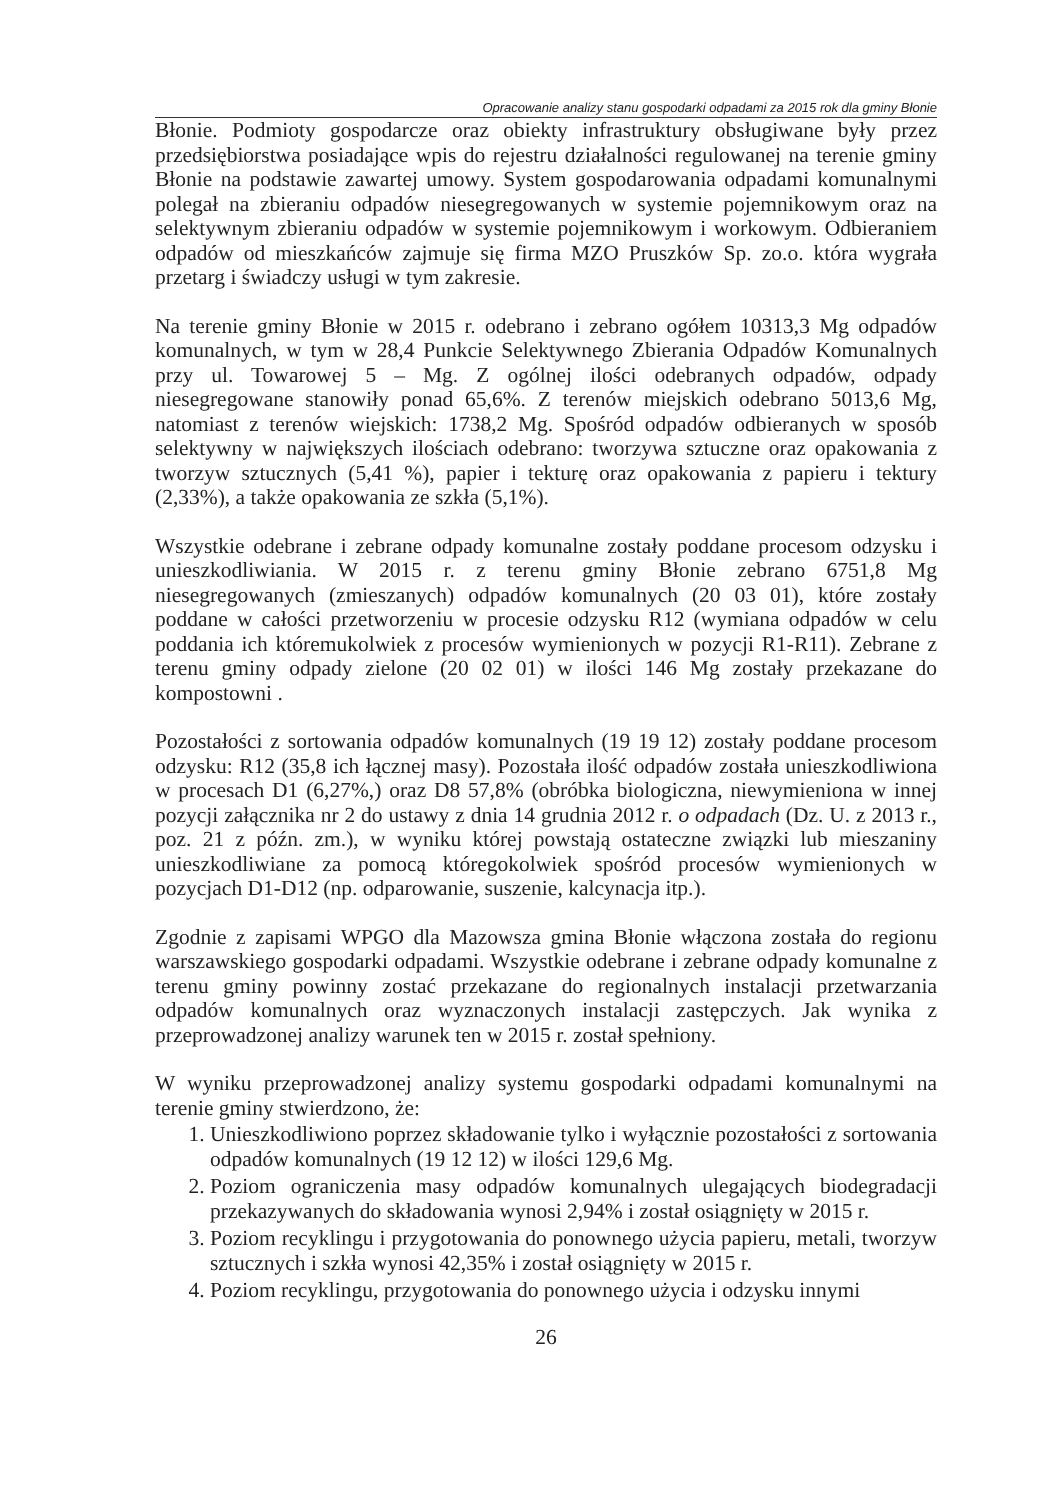Opracowanie analizy stanu gospodarki odpadami za 2015 rok dla gminy Błonie
Błonie. Podmioty gospodarcze oraz obiekty infrastruktury obsługiwane były przez przedsiębiorstwa posiadające wpis do rejestru działalności regulowanej na terenie gminy Błonie na podstawie zawartej umowy. System gospodarowania odpadami komunalnymi polegał na zbieraniu odpadów niesegregowanych w systemie pojemnikowym oraz na selektywnym zbieraniu odpadów w systemie pojemnikowym i workowym. Odbieraniem odpadów od mieszkańców zajmuje się firma MZO Pruszków Sp. zo.o. która wygrała przetarg i świadczy usługi w tym zakresie.
Na terenie gminy Błonie w 2015 r. odebrano i zebrano ogółem 10313,3 Mg odpadów komunalnych, w tym w 28,4 Punkcie Selektywnego Zbierania Odpadów Komunalnych przy ul. Towarowej 5 – Mg. Z ogólnej ilości odebranych odpadów, odpady niesegregowane stanowiły ponad 65,6%. Z terenów miejskich odebrano 5013,6 Mg, natomiast z terenów wiejskich: 1738,2 Mg. Spośród odpadów odbieranych w sposób selektywny w największych ilościach odebrano: tworzywa sztuczne oraz opakowania z tworzyw sztucznych (5,41 %), papier i tekturę oraz opakowania z papieru i tektury (2,33%), a także opakowania ze szkła (5,1%).
Wszystkie odebrane i zebrane odpady komunalne zostały poddane procesom odzysku i unieszkodliwiania. W 2015 r. z terenu gminy Błonie zebrano 6751,8 Mg niesegregowanych (zmieszanych) odpadów komunalnych (20 03 01), które zostały poddane w całości przetworzeniu w procesie odzysku R12 (wymiana odpadów w celu poddania ich któremukolwiek z procesów wymienionych w pozycji R1-R11). Zebrane z terenu gminy odpady zielone (20 02 01) w ilości 146 Mg zostały przekazane do kompostowni .
Pozostałości z sortowania odpadów komunalnych (19 19 12) zostały poddane procesom odzysku: R12 (35,8 ich łącznej masy). Pozostała ilość odpadów została unieszkodliwiona w procesach D1 (6,27%,) oraz D8 57,8% (obróbka biologiczna, niewymieniona w innej pozycji załącznika nr 2 do ustawy z dnia 14 grudnia 2012 r. o odpadach (Dz. U. z 2013 r., poz. 21 z późn. zm.), w wyniku której powstają ostateczne związki lub mieszaniny unieszkodliwiane za pomocą któregokolwiek spośród procesów wymienionych w pozycjach D1-D12 (np. odparowanie, suszenie, kalcynacja itp.).
Zgodnie z zapisami WPGO dla Mazowsza gmina Błonie włączona została do regionu warszawskiego gospodarki odpadami. Wszystkie odebrane i zebrane odpady komunalne z terenu gminy powinny zostać przekazane do regionalnych instalacji przetwarzania odpadów komunalnych oraz wyznaczonych instalacji zastępczych. Jak wynika z przeprowadzonej analizy warunek ten w 2015 r. został spełniony.
W wyniku przeprowadzonej analizy systemu gospodarki odpadami komunalnymi na terenie gminy stwierdzono, że:
1. Unieszkodliwiono poprzez składowanie tylko i wyłącznie pozostałości z sortowania odpadów komunalnych (19 12 12) w ilości 129,6 Mg.
2. Poziom ograniczenia masy odpadów komunalnych ulegających biodegradacji przekazywanych do składowania wynosi 2,94% i został osiągnięty w 2015 r.
3. Poziom recyklingu i przygotowania do ponownego użycia papieru, metali, tworzyw sztucznych i szkła wynosi 42,35% i został osiągnięty w 2015 r.
4. Poziom recyklingu, przygotowania do ponownego użycia i odzysku innymi
26